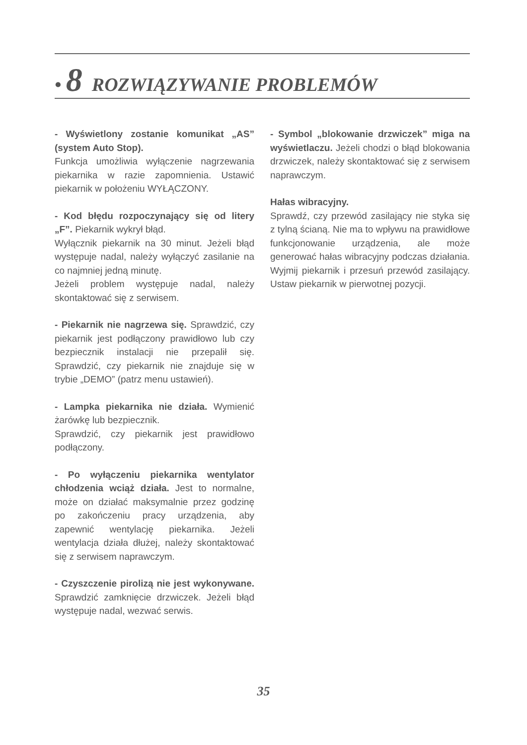• 8 ROZWIĄZYWANIE PROBLEMÓW
- Wyświetlony zostanie komunikat „AS” (system Auto Stop).
Funkcja umożliwia wyłączenie nagrzewania piekarnika w razie zapomnienia. Ustawić piekarnik w położeniu WYŁĄCZONY.
- Kod błędu rozpoczynający się od litery „F”. Piekarnik wykrył błąd.
Wyłącznik piekarnik na 30 minut. Jeżeli błąd występuje nadal, należy wyłączyć zasilanie na co najmniej jedną minutę.
Jeżeli problem występuje nadal, należy skontaktować się z serwisem.
- Piekarnik nie nagrzewa się. Sprawdzić, czy piekarnik jest podłączony prawidłowo lub czy bezpiecznik instalacji nie przepalił się. Sprawdzić, czy piekarnik nie znajduje się w trybie „DEMO” (patrz menu ustawień).
- Lampka piekarnika nie działa. Wymienić żarówkę lub bezpiecznik.
Sprawdzić, czy piekarnik jest prawidłowo podłączony.
- Po wyłączeniu piekarnika wentylator chłodzenia wciąż działa. Jest to normalne, może on działać maksymalnie przez godzinę po zakończeniu pracy urządzenia, aby zapewnić wentylację piekarnika. Jeżeli wentylacja działa dłużej, należy skontaktować się z serwisem naprawczym.
- Czyszczenie pirolizą nie jest wykonywane. Sprawdzić zamknięcie drzwiczek. Jeżeli błąd występuje nadal, wezwać serwis.
- Symbol „blokowanie drzwiczek” miga na wyświetlaczu. Jeżeli chodzi o błąd blokowania drzwiczek, należy skontaktować się z serwisem naprawczym.
Hałas wibracyjny.
Sprawdź, czy przewód zasilający nie styka się z tylną ścianą. Nie ma to wpływu na prawidłowe funkcjonowanie urządzenia, ale może generować hałas wibracyjny podczas działania. Wyjmij piekarnik i przesuń przewód zasilający. Ustaw piekarnik w pierwotnej pozycji.
35